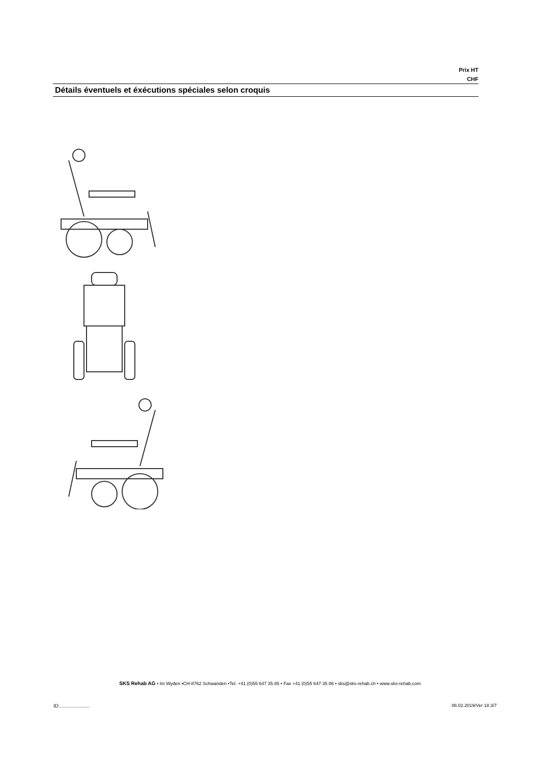Prix HT
CHF
Détails éventuels et éxécutions spéciales selon croquis
SKS Rehab AG • Im Wyden •CH-8762 Schwanden •Tel. +41 (0)55 647 35 85 • Fax +41 (0)55 647 35 86 • sks@sks-rehab.ch • www.sks-rehab.com
ID...................... 06.02.2019/Ver 18.3/7